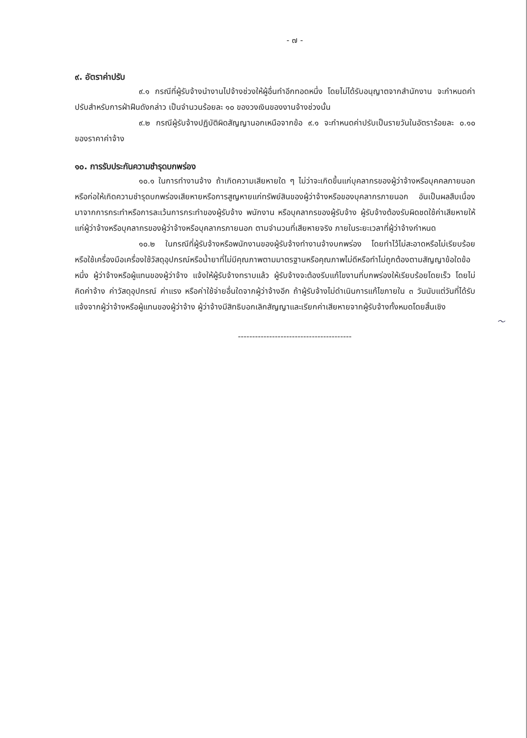- ๗ -
๙. อัตราค่าปรับ
๙.๑ กรณีที่ผู้รับจ้างนำงานไปจ้างช่วงให้ผู้อื่นทำอีกทอดหนึ่ง โดยไม่ได้รับอนุญาตจากสำนักงาน จะกำหนดค่าปรับสำหรับการฝ่าฝืนดังกล่าว เป็นจำนวนร้อยละ ๑๐ ของวงเงินของงานจ้างช่วงนั้น
๙.๒ กรณีผู้รับจ้างปฏิบัติผิดสัญญานอกเหนือจากข้อ ๙.๑ จะกำหนดค่าปรับเป็นรายวันในอัตราร้อยละ ๐.๑๐ ของราคาค่าจ้าง
๑๐. การรับประกันความชำรุดบกพร่อง
๑๐.๑ ในการทำงานจ้าง ถ้าเกิดความเสียหายใด ๆ ไม่ว่าจะเกิดขึ้นแก่บุคลากรของผู้ว่าจ้างหรือบุคคลภายนอก หรือก่อให้เกิดความชำรุดบกพร่องเสียหายหรือการสูญหายแก่ทรัพย์สินของผู้ว่าจ้างหรือของบุคลากรภายนอก อันเป็นผลสืบเนื่องมาจากการกระทำหรือการละเว้นการกระทำของผู้รับจ้าง พนักงาน หรือบุคลากรของผู้รับจ้าง ผู้รับจ้างต้องรับผิดชดใช้ค่าเสียหายให้แก่ผู้ว่าจ้างหรือบุคลากรของผู้ว่าจ้างหรือบุคลากรภายนอก ตามจำนวนที่เสียหายจริง ภายในระยะเวลาที่ผู้ว่าจ้างกำหนด
๑๐.๒ ในกรณีที่ผู้รับจ้างหรือพนักงานของผู้รับจ้างทำงานจ้างบกพร่อง โดยทำไว้ไม่สะอาดหรือไม่เรียบร้อย หรือใช้เครื่องมือเครื่องใช้วัสดุอุปกรณ์หรือน้ำยาที่ไม่มีคุณภาพตามมาตรฐานหรือคุณภาพไม่ดีหรือทำไม่ถูกต้องตามสัญญาข้อใดข้อหนึ่ง ผู้ว่าจ้างหรือผู้แทนของผู้ว่าจ้าง แจ้งให้ผู้รับจ้างทราบแล้ว ผู้รับจ้างจะต้องรีบแก้ไขงานที่บกพร่องให้เรียบร้อยโดยเร็ว โดยไม่คิดค่าจ้าง ค่าวัสดุอุปกรณ์ ค่าแรง หรือค่าใช้จ่ายอื่นใดจากผู้ว่าจ้างอีก ถ้าผู้รับจ้างไม่ดำเนินการแก้ไขภายใน ๓ วันนับแต่วันที่ได้รับแจ้งจากผู้ว่าจ้างหรือผู้แทนของผู้ว่าจ้าง ผู้ว่าจ้างมีสิทธิบอกเลิกสัญญาและเรียกค่าเสียหายจากผู้รับจ้างทั้งหมดโดยสิ้นเชิง
〜
----------------------------------------